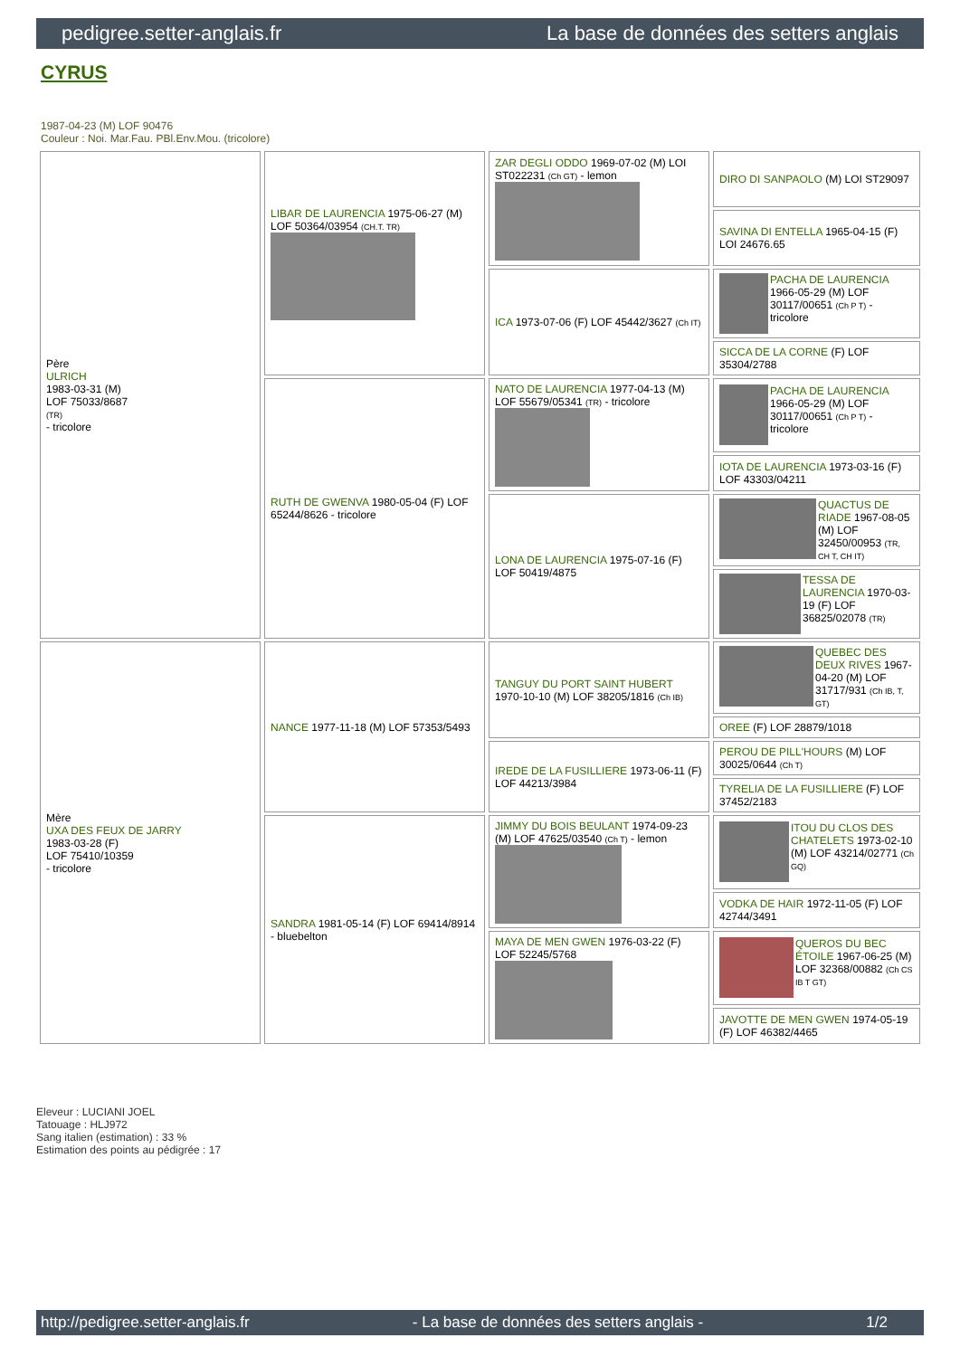pedigree.setter-anglais.fr La base de données des setters anglais
CYRUS
1987-04-23 (M) LOF 90476
Couleur : Noi. Mar.Fau. PBl.Env.Mou. (tricolore)
| Père ULRICH 1983-03-31 (M) LOF 75033/8687 (TR) - tricolore | LIBAR DE LAURENCIA 1975-06-27 (M) LOF 50364/03954 (CH.T. TR) | ZAR DEGLI ODDO 1969-07-02 (M) LOI ST022231 (Ch GT) - lemon | DIRO DI SANPAOLO (M) LOI ST29097 |
| | | | SAVINA DI ENTELLA 1965-04-15 (F) LOI 24676.65 |
| | | ICA 1973-07-06 (F) LOF 45442/3627 (Ch IT) | PACHA DE LAURENCIA 1966-05-29 (M) LOF 30117/00651 (Ch P T) - tricolore |
| | | | SICCA DE LA CORNE (F) LOF 35304/2788 |
| | RUTH DE GWENVA 1980-05-04 (F) LOF 65244/8626 - tricolore | NATO DE LAURENCIA 1977-04-13 (M) LOF 55679/05341 (TR) - tricolore | PACHA DE LAURENCIA 1966-05-29 (M) LOF 30117/00651 (Ch P T) - tricolore |
| | | | IOTA DE LAURENCIA 1973-03-16 (F) LOF 43303/04211 |
| | | LONA DE LAURENCIA 1975-07-16 (F) LOF 50419/4875 | QUACTUS DE RIADE 1967-08-05 (M) LOF 32450/00953 (TR, CH T, CH IT) |
| | | | TESSA DE LAURENCIA 1970-03-19 (F) LOF 36825/02078 (TR) |
| Mère UXA DES FEUX DE JARRY 1983-03-28 (F) LOF 75410/10359 - tricolore | NANCE 1977-11-18 (M) LOF 57353/5493 | TANGUY DU PORT SAINT HUBERT 1970-10-10 (M) LOF 38205/1816 (Ch IB) | QUEBEC DES DEUX RIVES 1967-04-20 (M) LOF 31717/931 (Ch IB, T, GT) |
| | | | OREE (F) LOF 28879/1018 |
| | | IREDE DE LA FUSILLIERE 1973-06-11 (F) LOF 44213/3984 | PEROU DE PILL'HOURS (M) LOF 30025/0644 (Ch T) |
| | | | TYRELIA DE LA FUSILLIERE (F) LOF 37452/2183 |
| | SANDRA 1981-05-14 (F) LOF 69414/8914 - bluebelton | JIMMY DU BOIS BEULANT 1974-09-23 (M) LOF 47625/03540 (Ch T) - lemon | ITOU DU CLOS DES CHATELETS 1973-02-10 (M) LOF 43214/02771 (Ch GQ) |
| | | | VODKA DE HAIR 1972-11-05 (F) LOF 42744/3491 |
| | | MAYA DE MEN GWEN 1976-03-22 (F) LOF 52245/5768 | QUEROS DU BEC ÉTOILE 1967-06-25 (M) LOF 32368/00882 (Ch CS IB T GT) |
| | | | JAVOTTE DE MEN GWEN 1974-05-19 (F) LOF 46382/4465 |
Eleveur : LUCIANI JOEL
Tatouage : HLJ972
Sang italien (estimation) : 33 %
Estimation des points au pédigrée : 17
http://pedigree.setter-anglais.fr - La base de données des setters anglais - 1/2